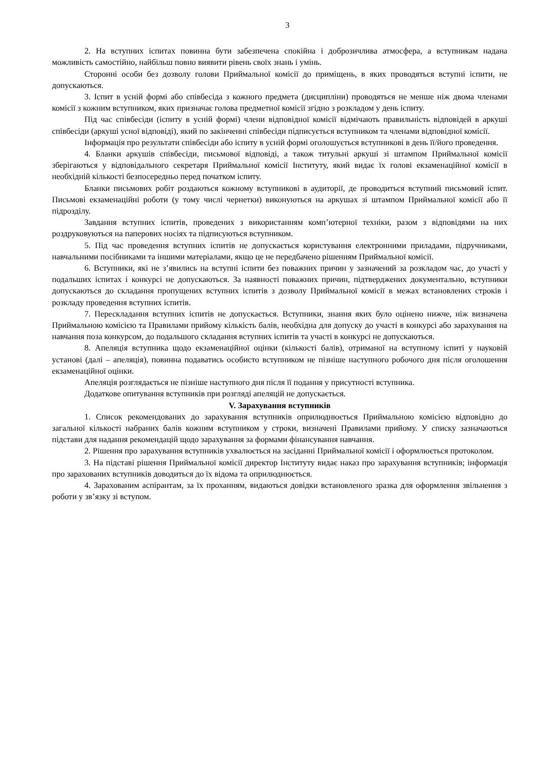3
2. На вступних іспитах повинна бути забезпечена спокійна і доброзичлива атмосфера, а вступникам надана можливість самостійно, найбільш повно виявити рівень своїх знань і умінь.
Сторонні особи без дозволу голови Приймальної комісії до приміщень, в яких проводяться вступні іспити, не допускаються.
3. Іспит в усній формі або співбесіда з кожного предмета (дисципліни) проводяться не менше ніж двома членами комісії з кожним вступником, яких призначає голова предметної комісії згідно з розкладом у день іспиту.
Під час співбесіди (іспиту в усній формі) члени відповідної комісії відмічають правильність відповідей в аркуші співбесіди (аркуші усної відповіді), який по закінченні співбесіди підписується вступником та членами відповідної комісії.
Інформація про результати співбесіди або іспиту в усній формі оголошується вступникові в день її/його проведення.
4. Бланки аркушів співбесіди, письмової відповіді, а також титульні аркуші зі штампом Приймальної комісії зберігаються у відповідального секретаря Приймальної комісії Інституту, який видає їх голові екзаменаційної комісії в необхідній кількості безпосередньо перед початком іспиту.
Бланки письмових робіт роздаються кожному вступникові в аудиторії, де проводиться вступний письмовий іспит. Письмові екзаменаційні роботи (у тому числі чернетки) виконуються на аркушах зі штампом Приймальної комісії або її підрозділу.
Завдання вступних іспитів, проведених з використанням комп’ютерної техніки, разом з відповідями на них роздруковуються на паперових носіях та підписуються вступником.
5. Під час проведення вступних іспитів не допускається користування електронними приладами, підручниками, навчальними посібниками та іншими матеріалами, якщо це не передбачено рішенням Приймальної комісії.
6. Вступники, які не з’явились на вступні іспити без поважних причин у зазначений за розкладом час, до участі у подальших іспитах і конкурсі не допускаються. За наявності поважних причин, підтверджених документально, вступники допускаються до складання пропущених вступних іспитів з дозволу Приймальної комісії в межах встановлених строків і розкладу проведення вступних іспитів.
7. Перескладання вступних іспитів не допускається. Вступники, знання яких було оцінено нижче, ніж визначена Приймальною комісією та Правилами прийому кількість балів, необхідна для допуску до участі в конкурсі або зарахування на навчання поза конкурсом, до подальшого складання вступних іспитів та участі в конкурсі не допускаються.
8. Апеляція вступника щодо екзаменаційної оцінки (кількості балів), отриманої на вступному іспиті у науковій установі (далі – апеляція), повинна подаватись особисто вступником не пізніше наступного робочого дня після оголошення екзаменаційної оцінки.
Апеляція розглядається не пізніше наступного дня після її подання у присутності вступника.
Додаткове опитування вступників при розгляді апеляцій не допускається.
V. Зарахування вступників
1. Список рекомендованих до зарахування вступників оприлюднюється Приймальною комісією відповідно до загальної кількості набраних балів кожним вступником у строки, визначені Правилами прийому. У списку зазначаються підстави для надання рекомендацій щодо зарахування за формами фінансування навчання.
2. Рішення про зарахування вступників ухвалюється на засіданні Приймальної комісії і оформлюється протоколом.
3. На підставі рішення Приймальної комісії директор Інституту видає наказ про зарахування вступників; інформація про зарахованих вступників доводиться до їх відома та оприлюднюється.
4. Зарахованим аспірантам, за їх проханням, видаються довідки встановленого зразка для оформлення звільнення з роботи у зв’язку зі вступом.